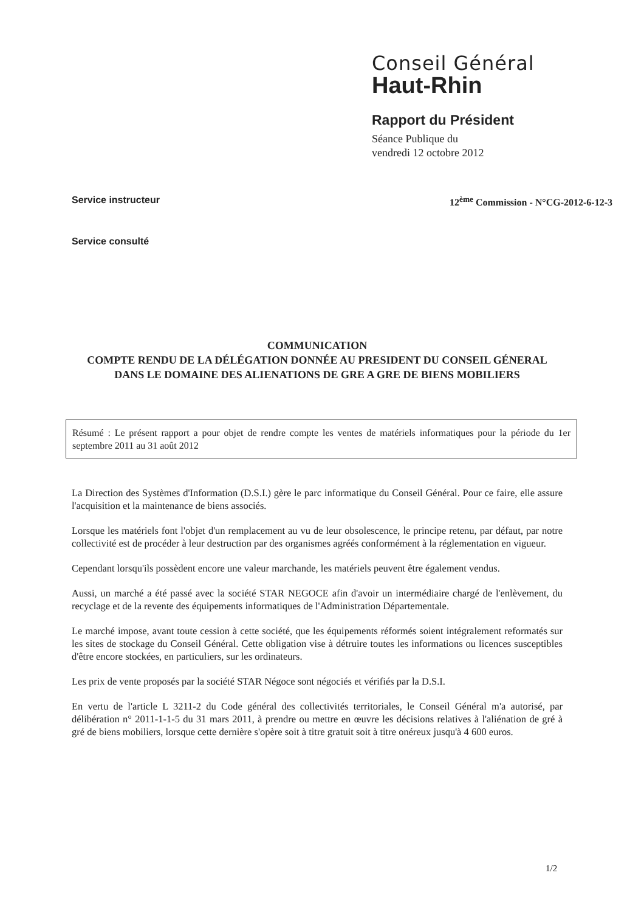Conseil Général
Haut-Rhin
Rapport du Président
Séance Publique du
vendredi 12 octobre 2012
Service instructeur 12<sup>ème</sup> Commission - N°CG-2012-6-12-3
Service consulté
COMMUNICATION
COMPTE RENDU DE LA DÉLÉGATION DONNÉE AU PRESIDENT DU CONSEIL GÉNERAL DANS LE DOMAINE DES ALIENATIONS DE GRE A GRE DE BIENS MOBILIERS
Résumé : Le présent rapport a pour objet de rendre compte les ventes de matériels informatiques pour la période du 1er septembre 2011 au 31 août 2012
La Direction des Systèmes d'Information (D.S.I.) gère le parc informatique du Conseil Général. Pour ce faire, elle assure l'acquisition et la maintenance de biens associés.
Lorsque les matériels font l'objet d'un remplacement au vu de leur obsolescence, le principe retenu, par défaut, par notre collectivité est de procéder à leur destruction par des organismes agréés conformément à la réglementation en vigueur.
Cependant lorsqu'ils possèdent encore une valeur marchande, les matériels peuvent être également vendus.
Aussi, un marché a été passé avec la société STAR NEGOCE afin d'avoir un intermédiaire chargé de l'enlèvement, du recyclage et de la revente des équipements informatiques de l'Administration Départementale.
Le marché impose, avant toute cession à cette société, que les équipements réformés soient intégralement reformatés sur les sites de stockage du Conseil Général. Cette obligation vise à détruire toutes les informations ou licences susceptibles d'être encore stockées, en particuliers, sur les ordinateurs.
Les prix de vente proposés par la société STAR Négoce sont négociés et vérifiés par la D.S.I.
En vertu de l'article L 3211-2 du Code général des collectivités territoriales, le Conseil Général m'a autorisé, par délibération n° 2011-1-1-5 du 31 mars 2011, à prendre ou mettre en œuvre les décisions relatives à l'aliénation de gré à gré de biens mobiliers, lorsque cette dernière s'opère soit à titre gratuit soit à titre onéreux jusqu'à 4 600 euros.
1/2